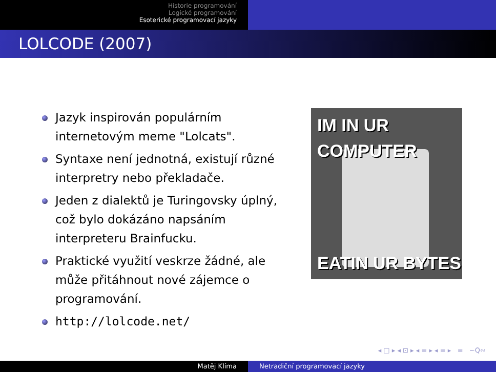Historie programování
Logické programování
Esoterické programovací jazyky
LOLCODE (2007)
Jazyk inspirován populárním internetovým meme "Lolcats".
Syntaxe není jednotná, existují různé interpretry nebo překladače.
Jeden z dialektů je Turingovsky úplný, což bylo dokázáno napsáním interpreteru Brainfucku.
Praktické využití veskrze žádné, ale může přitáhnout nové zájemce o programování.
http://lolcode.net/
IM IN UR
COMPUTER
EATIN UR BYTES
◂ □ ▸ ◂ ⊡ ▸ ◂ ≡ ▸ ◂ ≡ ▸ ≡ ∽Q∾
Matěj Klíma Netradiční programovací jazyky